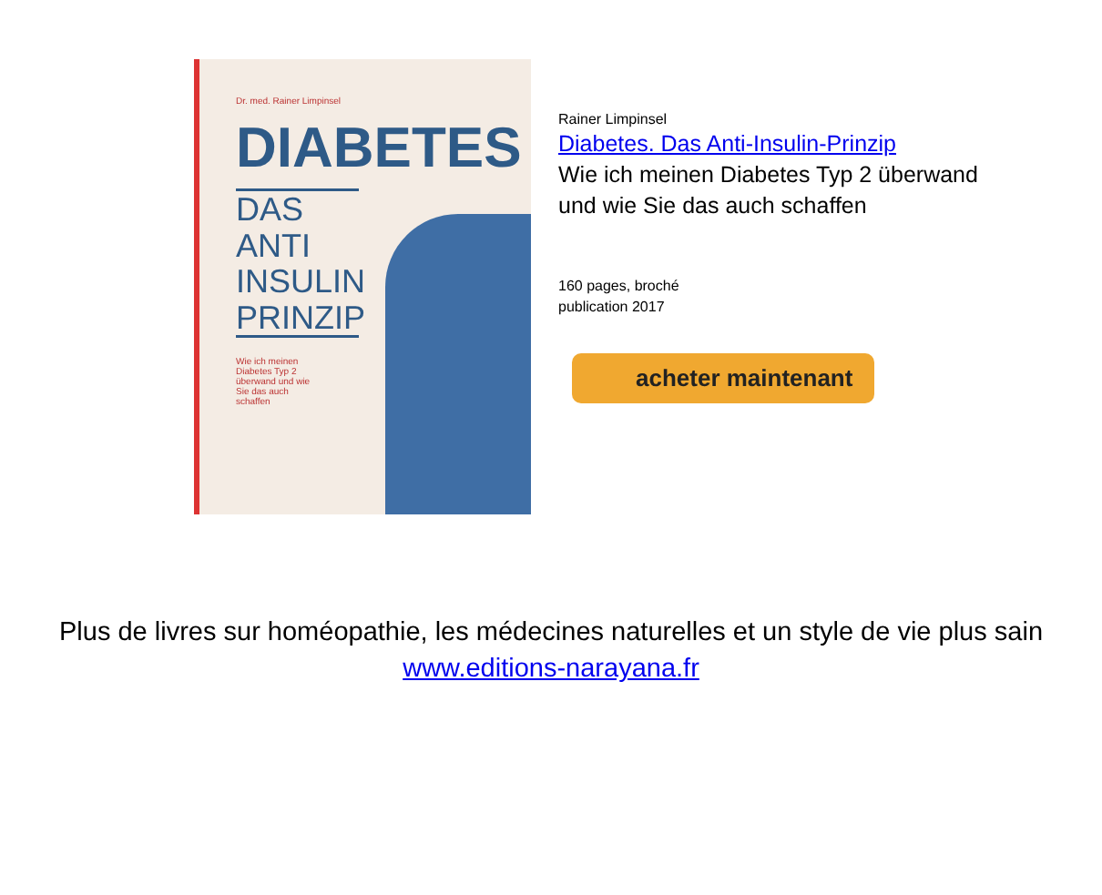Dr. med. Rainer Limpinsel
DIABETES
DAS ANTI INSULIN PRINZIP
Wie ich meinen Diabetes Typ 2 überwand und wie Sie das auch schaffen
Rainer Limpinsel
Diabetes. Das Anti-Insulin-Prinzip
Wie ich meinen Diabetes Typ 2 überwand
und wie Sie das auch schaffen
160 pages, broché
publication 2017
acheter maintenant
Plus de livres sur homéopathie, les médecines naturelles et un style de vie plus sain www.editions-narayana.fr